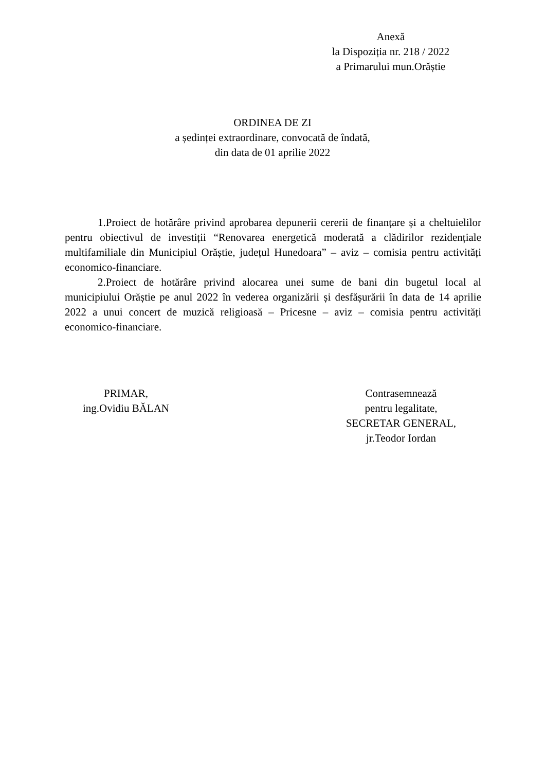Anexă
la Dispoziția nr. 218 / 2022
a Primarului mun.Orăștie
ORDINEA DE ZI
a ședinței extraordinare, convocată de îndată,
din data de 01 aprilie 2022
1.Proiect de hotărâre privind aprobarea depunerii cererii de finanțare și a cheltuielilor pentru obiectivul de investiții “Renovarea energetică moderată a clădirilor rezidențiale multifamiliale din Municipiul Orăștie, județul Hunedoara” – aviz – comisia pentru activități economico-financiare.
2.Proiect de hotărâre privind alocarea unei sume de bani din bugetul local al municipiului Orăștie pe anul 2022 în vederea organizării și desfășurării în data de 14 aprilie 2022 a unui concert de muzică religioasă – Pricesne – aviz – comisia pentru activități economico-financiare.
PRIMAR,
ing.Ovidiu BĂLAN
Contrasemnează
pentru legalitate,
SECRETAR GENERAL,
jr.Teodor Iordan